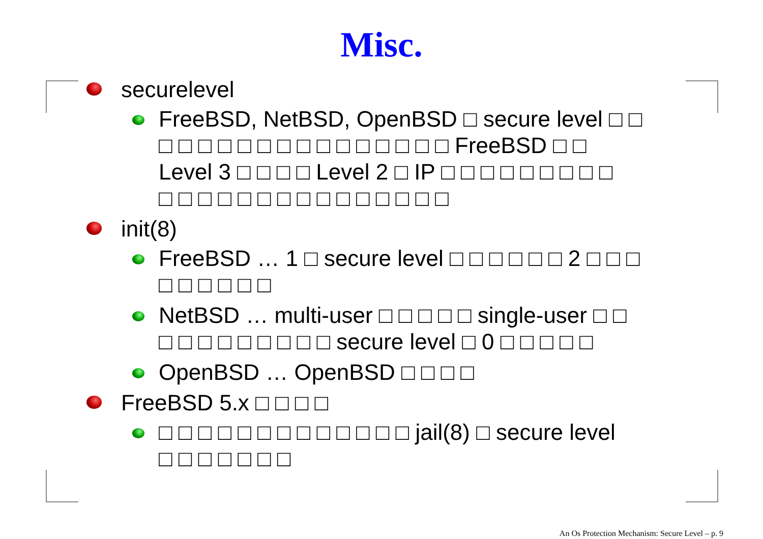Misc.
securelevel
FreeBSD, NetBSD, OpenBSD □ secure level □ □
□ □ □ □ □ □ □ □ □ □ □ □ □ □ □ FreeBSD □ □
Level 3 □ □ □ □ Level 2 □ IP □ □ □ □ □ □ □ □ □
□ □ □ □ □ □ □ □ □ □ □ □ □ □ □
init(8)
FreeBSD … 1 □ secure level □ □ □ □ □ □ 2 □ □ □
□ □ □ □ □ □
NetBSD … multi-user □ □ □ □ □ single-user □ □
□ □ □ □ □ □ □ □ □ secure level □ 0 □ □ □ □ □
OpenBSD … OpenBSD □ □ □ □
FreeBSD 5.x □ □ □ □
□ □ □ □ □ □ □ □ □ □ □ □ □ jail(8) □ secure level
□ □ □ □ □ □ □
An Os Protection Mechanism: Secure Level – p. 9